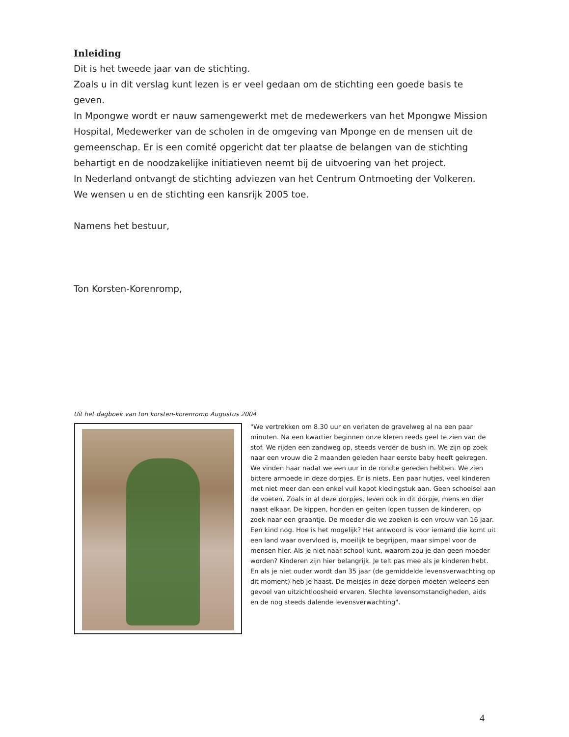Inleiding
Dit is het tweede jaar van de stichting.
Zoals u in dit verslag kunt lezen is er veel gedaan om de stichting een goede basis te geven.
In Mpongwe wordt er nauw samengewerkt met de medewerkers van het Mpongwe Mission Hospital, Medewerker van de scholen in de omgeving van Mponge en de mensen uit de gemeenschap. Er is een comité opgericht dat ter plaatse de belangen van de stichting behartigt en de noodzakelijke initiatieven neemt bij de uitvoering van het project.
In Nederland ontvangt de stichting adviezen van het Centrum Ontmoeting der Volkeren.
We wensen u en de stichting een kansrijk 2005 toe.
Namens het bestuur,
Ton Korsten-Korenromp,
Uit het dagboek van ton korsten-korenromp Augustus 2004
"We vertrekken om 8.30 uur en verlaten de gravelweg al na een paar minuten. Na een kwartier beginnen onze kleren reeds geel te zien van de stof. We rijden een zandweg op, steeds verder de bush in. We zijn op zoek naar een vrouw die 2 maanden geleden haar eerste baby heeft gekregen. We vinden haar nadat we een uur in de rondte gereden hebben. We zien bittere armoede in deze dorpjes. Er is niets, Een paar hutjes, veel kinderen met niet meer dan een enkel vuil kapot kledingstuk aan. Geen schoeisel aan de voeten. Zoals in al deze dorpjes, leven ook in dit dorpje, mens en dier naast elkaar. De kippen, honden en geiten lopen tussen de kinderen, op zoek naar een graantje. De moeder die we zoeken is een vrouw van 16 jaar. Een kind nog. Hoe is het mogelijk? Het antwoord is voor iemand die komt uit een land waar overvloed is, moeilijk te begrijpen, maar simpel voor de mensen hier. Als je niet naar school kunt, waarom zou je dan geen moeder worden? Kinderen zijn hier belangrijk. Je telt pas mee als je kinderen hebt. En als je niet ouder wordt dan 35 jaar (de gemiddelde levensverwachting op dit moment) heb je haast. De meisjes in deze dorpen moeten weleens een gevoel van uitzichtloosheid ervaren. Slechte levensomstandigheden, aids en de nog steeds dalende levensverwachting".
4